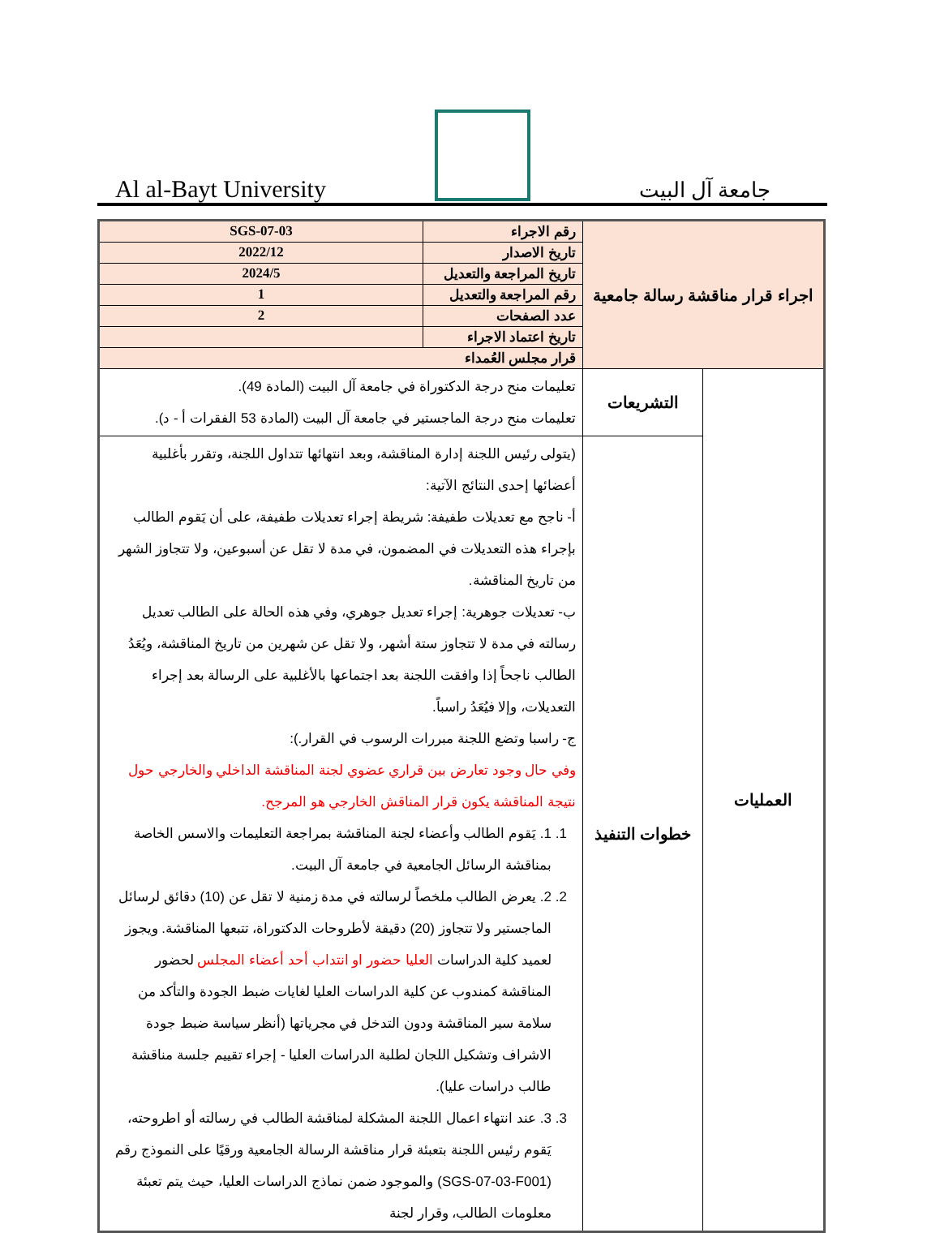Al al-Bayt University
جامعة آل البيت
| اجراء قرار مناقشة رسالة جامعية | | رقم الاجراء | SGS-07-03 |
| | | تاريخ الاصدار | 2022/12 |
| | | تاريخ المراجعة والتعديل | 2024/5 |
| | | رقم المراجعة والتعديل | 1 |
| | | عدد الصفحات | 2 |
| | | تاريخ اعتماد الاجراء | |
| | | قرار مجلس العُمداء | |
| العمليات | التشريعات | تعليمات منح درجة الدكتوراة في جامعة آل البيت (المادة 49). تعليمات منح درجة الماجستير في جامعة آل البيت (المادة 53 الفقرات أ - د). | |
| | خطوات التنفيذ | (يتولى رئيس اللجنة إدارة المناقشة، وبعد انتهائها تتداول اللجنة، وتقرر بأغلبية أعضائها إحدى النتائج الآتية: أ- ناجح مع تعديلات طفيفة: شريطة إجراء تعديلات طفيفة، على أن يَقوم الطالب بإجراء هذه التعديلات في المضمون، في مدة لا تقل عن أسبوعين، ولا تتجاوز الشهر من تاريخ المناقشة. ب- تعديلات جوهرية: إجراء تعديل جوهري، وفي هذه الحالة على الطالب تعديل رسالته في مدة لا تتجاوز ستة أشهر، ولا تقل عن شهرين من تاريخ المناقشة، ويُعَدُ الطالب ناجحاً إذا وافقت اللجنة بعد اجتماعها بالأغلبية على الرسالة بعد إجراء التعديلات، وإلا فيُعَدُ راسباً. ج- راسبا وتضع اللجنة مبررات الرسوب في القرار.): وفي حال وجود تعارض بين قراري عضوي لجنة المناقشة الداخلي والخارجي حول نتيجة المناقشة يكون قرار المناقش الخارجي هو المرجح. 1. 1. يَقوم الطالب وأعضاء لجنة المناقشة بمراجعة التعليمات والاسس الخاصة بمناقشة الرسائل الجامعية في جامعة آل البيت. 2. 2. يعرض الطالب ملخصاً لرسالته في مدة زمنية لا تقل عن (10) دقائق لرسائل الماجستير ولا تتجاوز (20) دقيقة لأطروحات الدكتوراة، تتبعها المناقشة. ويجوز لعميد كلية الدراسات العليا حضور او انتداب أحد أعضاء المجلس لحضور المناقشة كمندوب عن كلية الدراسات العليا لغايات ضبط الجودة والتأكد من سلامة سير المناقشة ودون التدخل في مجرياتها (أنظر سياسة ضبط جودة الاشراف وتشكيل اللجان لطلبة الدراسات العليا - إجراء تقييم جلسة مناقشة طالب دراسات عليا). 3. 3. عند انتهاء اعمال اللجنة المشكلة لمناقشة الطالب في رسالته أو اطروحته، يَقوم رئيس اللجنة بتعبئة قرار مناقشة الرسالة الجامعية ورقيًا على النموذج رقم (SGS-07-03-F001) والموجود ضمن نماذج الدراسات العليا، حيث يتم تعبئة معلومات الطالب، وقرار لجنة | |